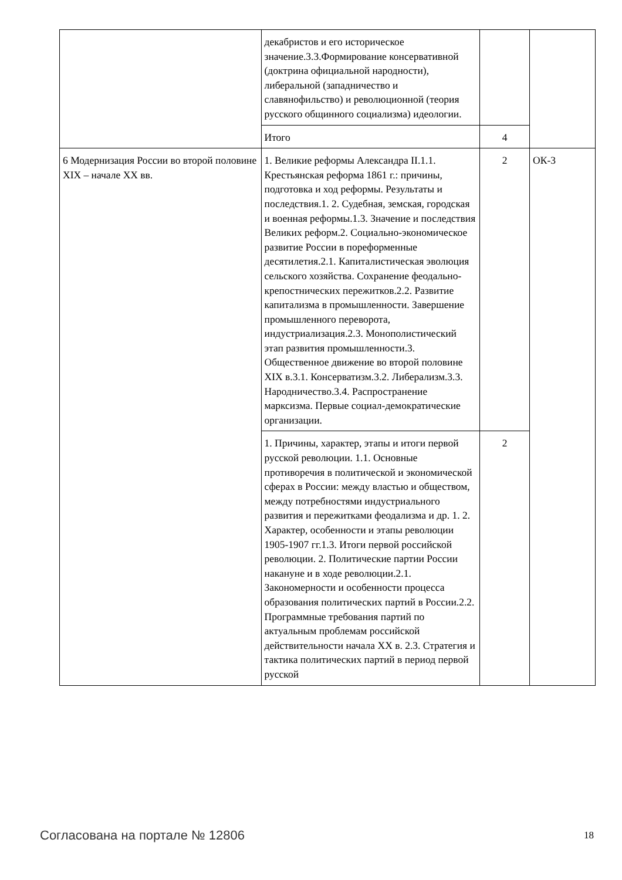| | декабристов и его историческое значение.3.3.Формирование консервативной (доктрина официальной народности), либеральной (западничество и славянофильство) и революционной (теория русского общинного социализма) идеологии. | | |
| | Итого | 4 | |
| 6 Модернизация России во второй половине XIX – начале XX вв. | 1. Великие реформы Александра II.1.1. Крестьянская реформа 1861 г.: причины, подготовка и ход реформы. Результаты и последствия.1. 2. Судебная, земская, городская и военная реформы.1.3. Значение и последствия Великих реформ.2. Социально-экономическое развитие России в пореформенные десятилетия.2.1. Капиталистическая эволюция сельского хозяйства. Сохранение феодально-крепостнических пережитков.2.2. Развитие капитализма в промышленности. Завершение промышленного переворота, индустриализация.2.3. Монополистический этап развития промышленности.3. Общественное движение во второй половине XIX в.3.1. Консерватизм.3.2. Либерализм.3.3. Народничество.3.4. Распространение марксизма. Первые социал-демократические организации. | 2 | ОК-3 |
| | 1. Причины, характер, этапы и итоги первой русской революции. 1.1. Основные противоречия в политической и экономической сферах в России: между властью и обществом, между потребностями индустриального развития и пережитками феодализма и др. 1. 2. Характер, особенности и этапы революции 1905-1907 гг.1.3. Итоги первой российской революции. 2. Политические партии России накануне и в ходе революции.2.1. Закономерности и особенности процесса образования политических партий в России.2.2. Программные требования партий по актуальным проблемам российской действительности начала XX в. 2.3. Стратегия и тактика политических партий в период первой русской | 2 | |
Согласована на портале № 12806 18